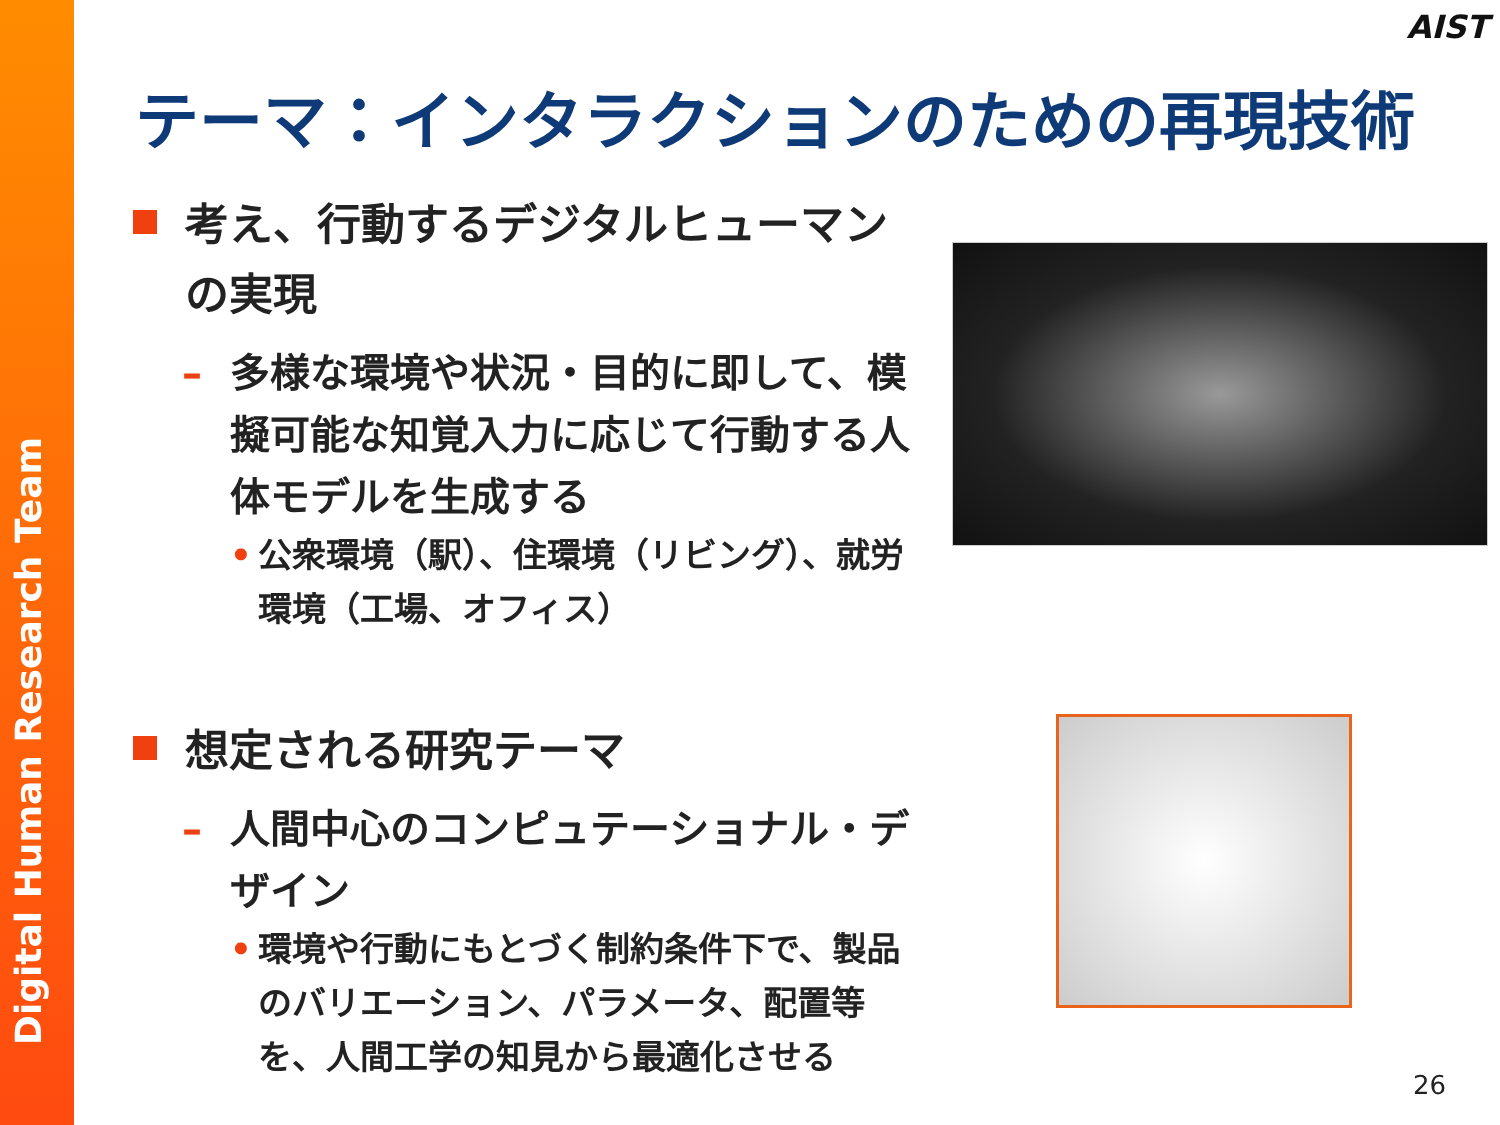Digital Human Research Team
AIST
テーマ：インタラクションのための再現技術
考え、行動するデジタルヒューマンの実現
– 多様な環境や状況・目的に即して、模擬可能な知覚入力に応じて行動する人体モデルを生成する
• 公衆環境（駅）、住環境（リビング）、就労環境（工場、オフィス）
想定される研究テーマ
– 人間中心のコンピュテーショナル・デザイン
• 環境や行動にもとづく制約条件下で、製品のバリエーション、パラメータ、配置等を、人間工学の知見から最適化させる
26